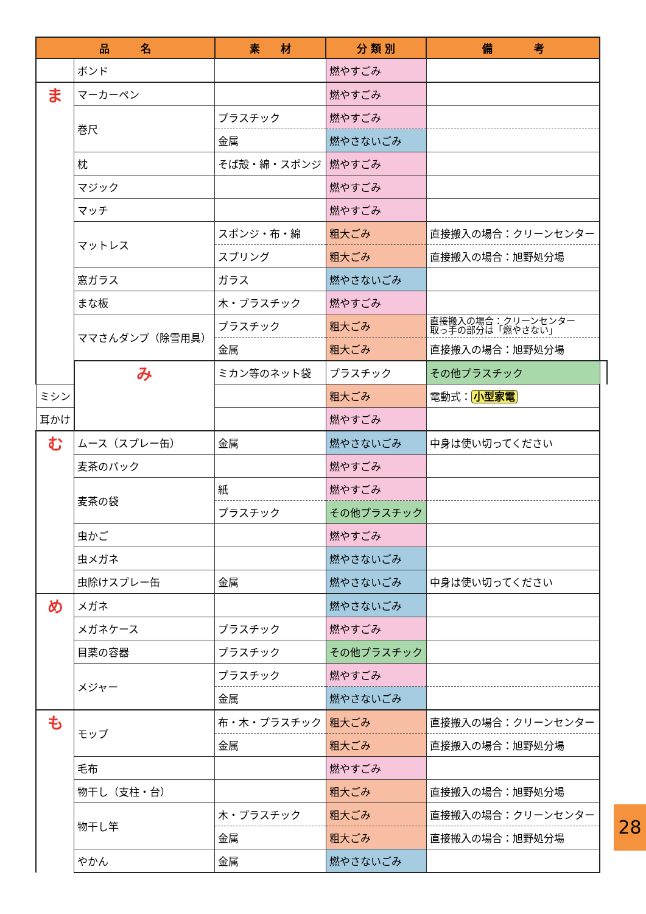| 品 名 | | 素 材 | 分 類 別 | 備 考 | |
| --- | --- | --- | --- | --- | --- |
| | ボンド | | 燃やすごみ | | |
| ま | マーカーペン | | 燃やすごみ | | |
| | 巻尺 | プラスチック | 燃やすごみ | | |
| | | 金属 | 燃やさないごみ | | |
| | 枕 | そば殻・綿・スポンジ | 燃やすごみ | | |
| | マジック | | 燃やすごみ | | |
| | マッチ | | 燃やすごみ | | |
| | マットレス | スポンジ・布・綿 | 粗大ごみ | 直接搬入の場合：クリーンセンター | |
| | | スプリング | 粗大ごみ | 直接搬入の場合：旭野処分場 | |
| | 窓ガラス | ガラス | 燃やさないごみ | | |
| | まな板 | 木・プラスチック | 燃やすごみ | | |
| | ママさんダンプ（除雪用具） | プラスチック | 粗大ごみ | 直接搬入の場合：クリーンセンター 取っ手の部分は「燃やさない」 | |
| | | 金属 | 粗大ごみ | 直接搬入の場合：旭野処分場 | |
| | み | ミカン等のネット袋 | プラスチック | その他プラスチック | |
| ミシン | | | 粗大ごみ | 電動式： 小型家電 | |
| 耳かけ | | | 燃やすごみ | | |
| む | ムース（スプレー缶） | 金属 | 燃やさないごみ | 中身は使い切ってください | |
| | 麦茶のパック | | 燃やすごみ | | |
| | 麦茶の袋 | 紙 | 燃やすごみ | | |
| | | プラスチック | その他プラスチック | | |
| | 虫かご | | 燃やすごみ | | |
| | 虫メガネ | | 燃やさないごみ | | |
| | 虫除けスプレー缶 | 金属 | 燃やさないごみ | 中身は使い切ってください | |
| め | メガネ | | 燃やさないごみ | | |
| | メガネケース | プラスチック | 燃やすごみ | | |
| | 目薬の容器 | プラスチック | その他プラスチック | | |
| | メジャー | プラスチック | 燃やすごみ | | |
| | | 金属 | 燃やさないごみ | | |
| も | モップ | 布・木・プラスチック | 粗大ごみ | 直接搬入の場合：クリーンセンター | |
| | | 金属 | 粗大ごみ | 直接搬入の場合：旭野処分場 | |
| | 毛布 | | 燃やすごみ | | |
| | 物干し（支柱・台） | | 粗大ごみ | 直接搬入の場合：旭野処分場 | |
| | 物干し竿 | 木・プラスチック | 粗大ごみ | 直接搬入の場合：クリーンセンター | |
| | | 金属 | 粗大ごみ | 直接搬入の場合：旭野処分場 | |
| | やかん | 金属 | 燃やさないごみ | | |
28